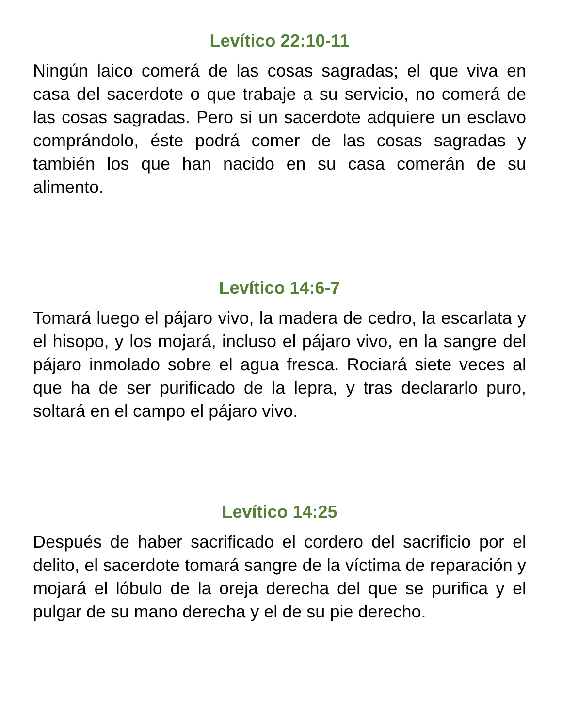Levítico 22:10-11
Ningún laico comerá de las cosas sagradas; el que viva en casa del sacerdote o que trabaje a su servicio, no comerá de las cosas sagradas. Pero si un sacerdote adquiere un esclavo comprándolo, éste podrá comer de las cosas sagradas y también los que han nacido en su casa comerán de su alimento.
Levítico 14:6-7
Tomará luego el pájaro vivo, la madera de cedro, la escarlata y el hisopo, y los mojará, incluso el pájaro vivo, en la sangre del pájaro inmolado sobre el agua fresca. Rociará siete veces al que ha de ser purificado de la lepra, y tras declararlo puro, soltará en el campo el pájaro vivo.
Levítico 14:25
Después de haber sacrificado el cordero del sacrificio por el delito, el sacerdote tomará sangre de la víctima de reparación y mojará el lóbulo de la oreja derecha del que se purifica y el pulgar de su mano derecha y el de su pie derecho.